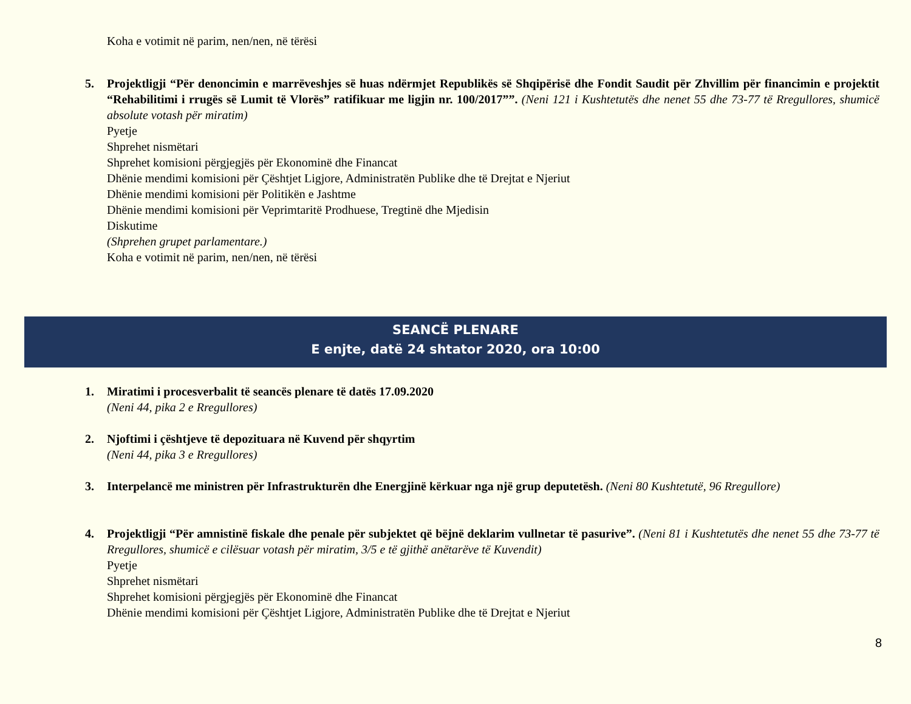Koha e votimit në parim, nen/nen, në tërësi
5. Projektligji “Për denoncimin e marrëveshjes së huas ndërmjet Republikës së Shqipërisë dhe Fondit Saudit për Zhvillim për financimin e projektit “Rehabilitimi i rrugës së Lumit të Vlorës” ratifikuar me ligjin nr. 100/2017””. (Neni 121 i Kushtetutës dhe nenet 55 dhe 73-77 të Rregullores, shumicë absolute votash për miratim)
Pyetje
Shprehet nismëtari
Shprehet komisioni përgjegjës për Ekonominë dhe Financat
Dhënie mendimi komisioni për Çështjet Ligjore, Administratën Publike dhe të Drejtat e Njeriut
Dhënie mendimi komisioni për Politikën e Jashtme
Dhënie mendimi komisioni për Veprimtaritë Prodhuese, Tregtinë dhe Mjedisin
Diskutime
(Shprehen grupet parlamentare.)
Koha e votimit në parim, nen/nen, në tërësi
SEANCË PLENARE
E enjte, datë 24 shtator 2020, ora 10:00
1. Miratimi i procesverbalit të seancës plenare të datës 17.09.2020
(Neni 44, pika 2 e Rregullores)
2. Njoftimi i çështjeve të depozituara në Kuvend për shqyrtim
(Neni 44, pika 3 e Rregullores)
3. Interpelancë me ministren për Infrastrukturën dhe Energjinë kërkuar nga një grup deputetësh. (Neni 80 Kushtetutë, 96 Rregullore)
4. Projektligji “Për amnistinë fiskale dhe penale për subjektet që bëjnë deklarim vullnetar të pasurive”. (Neni 81 i Kushtetutës dhe nenet 55 dhe 73-77 të Rregullores, shumicë e cilësuar votash për miratim, 3/5 e të gjithë anëtarëve të Kuvendit)
Pyetje
Shprehet nismëtari
Shprehet komisioni përgjegjës për Ekonominë dhe Financat
Dhënie mendimi komisioni për Çështjet Ligjore, Administratën Publike dhe të Drejtat e Njeriut
8